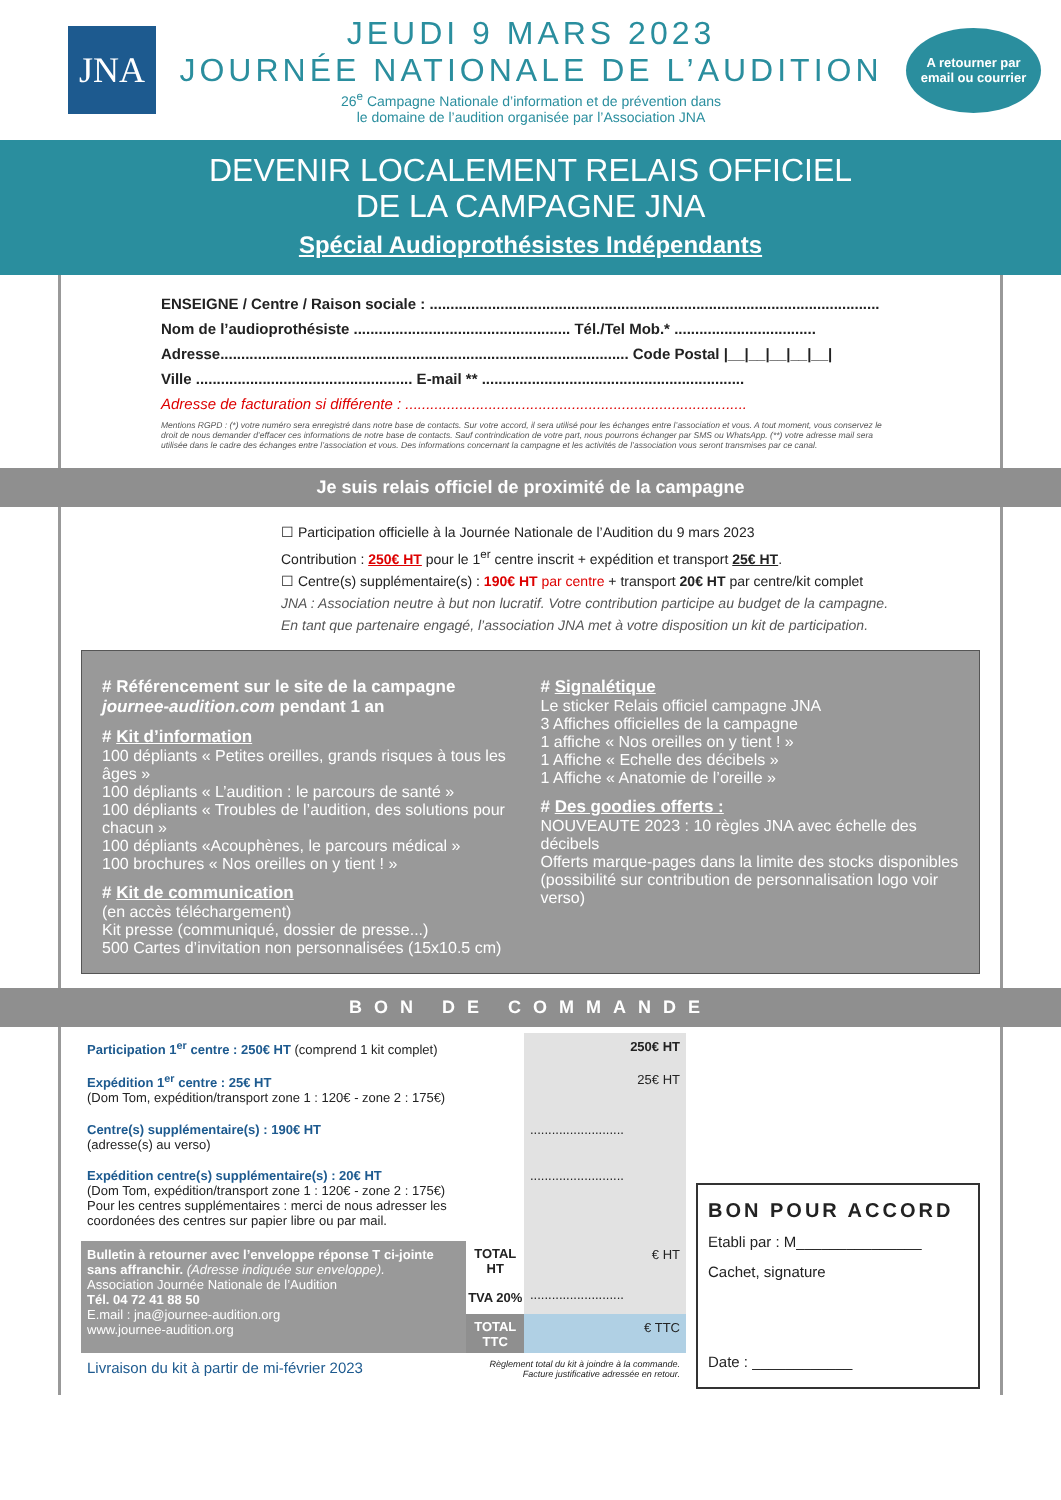JNA
JEUDI 9 MARS 2023
JOURNÉE NATIONALE DE L’AUDITION
26<sup>e</sup> Campagne Nationale d’information et de prévention dans
le domaine de l’audition organisée par l’Association JNA
A retourner par
email ou courrier
DEVENIR LOCALEMENT RELAIS OFFICIEL
DE LA CAMPAGNE JNA
Spécial Audioprothésistes Indépendants
ENSEIGNE / Centre / Raison sociale : ............................................................................................................
Nom de l’audioprothésiste .................................................... Tél./Tel Mob.* ..................................
Adresse.................................................................................................. Code Postal |__|__|__|__|__|
Ville .................................................... E-mail ** ...............................................................
Adresse de facturation si différente : ..................................................................................
Mentions RGPD : (*) votre numéro sera enregistré dans notre base de contacts. Sur votre accord, il sera utilisé pour les échanges entre l’association et vous. A tout moment, vous conservez le droit de nous demander d’effacer ces informations de notre base de contacts. Sauf contrindication de votre part, nous pourrons échanger par SMS ou WhatsApp. (**) votre adresse mail sera utilisée dans le cadre des échanges entre l’association et vous. Des informations concernant la campagne et les activités de l’association vous seront transmises par ce canal.
Je suis relais officiel de proximité de la campagne
☐ Participation officielle à la Journée Nationale de l’Audition du 9 mars 2023
Contribution : 250€ HT pour le 1<sup>er</sup> centre inscrit + expédition et transport 25€ HT.
☐ Centre(s) supplémentaire(s) : 190€ HT par centre + transport 20€ HT par centre/kit complet
JNA : Association neutre à but non lucratif. Votre contribution participe au budget de la campagne.
En tant que partenaire engagé, l’association JNA met à votre disposition un kit de participation.
# Référencement sur le site de la campagne journee-audition.com pendant 1 an
# Kit d’information
100 dépliants « Petites oreilles, grands risques à tous les âges »
100 dépliants « L’audition : le parcours de santé »
100 dépliants « Troubles de l’audition, des solutions pour chacun »
100 dépliants «Acouphènes, le parcours médical »
100 brochures « Nos oreilles on y tient ! »
# Kit de communication
(en accès téléchargement)
Kit presse (communiqué, dossier de presse...)
500 Cartes d’invitation non personnalisées (15x10.5 cm)
# Signalétique
Le sticker Relais officiel campagne JNA
3 Affiches officielles de la campagne
1 affiche « Nos oreilles on y tient ! »
1 Affiche « Echelle des décibels »
1 Affiche « Anatomie de l’oreille »
# Des goodies offerts :
NOUVEAUTE 2023 : 10 règles JNA avec échelle des décibels
Offerts marque-pages dans la limite des stocks disponibles (possibilité sur contribution de personnalisation logo voir verso)
BON DE COMMANDE
| Participation 1<sup>er</sup> centre : 250€ HT (comprend 1 kit complet) | | 250€ HT |
| Expédition 1<sup>er</sup> centre : 25€ HT (Dom Tom, expédition/transport zone 1 : 120€ - zone 2 : 175€) | | 25€ HT |
| Centre(s) supplémentaire(s) : 190€ HT (adresse(s) au verso) | | .......................... |
| Expédition centre(s) supplémentaire(s) : 20€ HT (Dom Tom, expédition/transport zone 1 : 120€ - zone 2 : 175€) Pour les centres supplémentaires : merci de nous adresser les coordonées des centres sur papier libre ou par mail. | | .......................... |
| Bulletin à retourner avec l’enveloppe réponse T ci-jointe sans affranchir. (Adresse indiquée sur enveloppe). Association Journée Nationale de l’Audition Tél. 04 72 41 88 50 E.mail : jna@journee-audition.org www.journee-audition.org | TOTAL HT | € HT |
| | TVA 20% | .......................... |
| | TOTAL TTC | € TTC |
| Livraison du kit à partir de mi-février 2023 | Règlement total du kit à joindre à la commande. Facture justificative adressée en retour. | |
BON POUR ACCORD
Etabli par : M_______________
Cachet, signature
Date : ____________